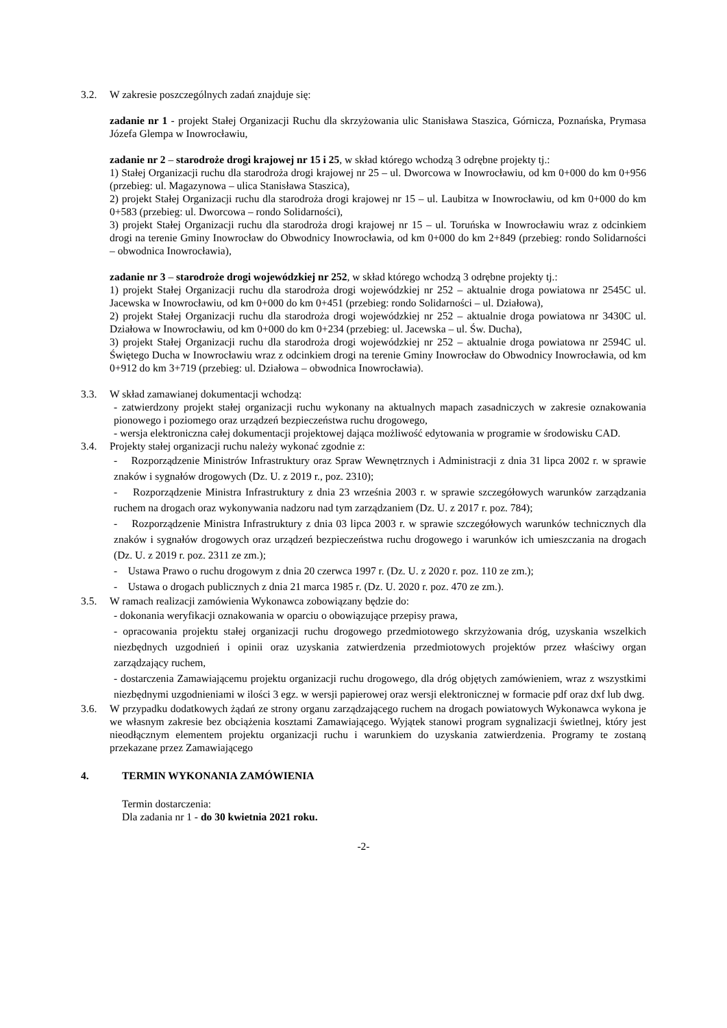3.2. W zakresie poszczególnych zadań znajduje się:
zadanie nr 1 - projekt Stałej Organizacji Ruchu dla skrzyżowania ulic Stanisława Staszica, Górnicza, Poznańska, Prymasa Józefa Glempa w Inowrocławiu,
zadanie nr 2 – starodroże drogi krajowej nr 15 i 25, w skład którego wchodzą 3 odrębne projekty tj.:
1) Stałej Organizacji ruchu dla starodroża drogi krajowej nr 25 – ul. Dworcowa w Inowrocławiu, od km 0+000 do km 0+956 (przebieg: ul. Magazynowa – ulica Stanisława Staszica),
2) projekt Stałej Organizacji ruchu dla starodroża drogi krajowej nr 15 – ul. Laubitza w Inowrocławiu, od km 0+000 do km 0+583 (przebieg: ul. Dworcowa – rondo Solidarności),
3) projekt Stałej Organizacji ruchu dla starodroża drogi krajowej nr 15 – ul. Toruńska w Inowrocławiu wraz z odcinkiem drogi na terenie Gminy Inowrocław do Obwodnicy Inowrocławia, od km 0+000 do km 2+849 (przebieg: rondo Solidarności – obwodnica Inowrocławia),
zadanie nr 3 – starodroże drogi wojewódzkiej nr 252, w skład którego wchodzą 3 odrębne projekty tj.:
1) projekt Stałej Organizacji ruchu dla starodroża drogi wojewódzkiej nr 252 – aktualnie droga powiatowa nr 2545C ul. Jacewska w Inowrocławiu, od km 0+000 do km 0+451 (przebieg: rondo Solidarności – ul. Działowa),
2) projekt Stałej Organizacji ruchu dla starodroża drogi wojewódzkiej nr 252 – aktualnie droga powiatowa nr 3430C ul. Działowa w Inowrocławiu, od km 0+000 do km 0+234 (przebieg: ul. Jacewska – ul. Św. Ducha),
3) projekt Stałej Organizacji ruchu dla starodroża drogi wojewódzkiej nr 252 – aktualnie droga powiatowa nr 2594C ul. Świętego Ducha w Inowrocławiu wraz z odcinkiem drogi na terenie Gminy Inowrocław do Obwodnicy Inowrocławia, od km 0+912 do km 3+719 (przebieg: ul. Działowa – obwodnica Inowrocławia).
3.3. W skład zamawianej dokumentacji wchodzą:
- zatwierdzony projekt stałej organizacji ruchu wykonany na aktualnych mapach zasadniczych w zakresie oznakowania pionowego i poziomego oraz urządzeń bezpieczeństwa ruchu drogowego,
- wersja elektroniczna całej dokumentacji projektowej dająca możliwość edytowania w programie w środowisku CAD.
3.4. Projekty stałej organizacji ruchu należy wykonać zgodnie z:
- Rozporządzenie Ministrów Infrastruktury oraz Spraw Wewnętrznych i Administracji z dnia 31 lipca 2002 r. w sprawie znaków i sygnałów drogowych (Dz. U. z 2019 r., poz. 2310);
- Rozporządzenie Ministra Infrastruktury z dnia 23 września 2003 r. w sprawie szczegółowych warunków zarządzania ruchem na drogach oraz wykonywania nadzoru nad tym zarządzaniem (Dz. U. z 2017 r. poz. 784);
- Rozporządzenie Ministra Infrastruktury z dnia 03 lipca 2003 r. w sprawie szczegółowych warunków technicznych dla znaków i sygnałów drogowych oraz urządzeń bezpieczeństwa ruchu drogowego i warunków ich umieszczania na drogach (Dz. U. z 2019 r. poz. 2311 ze zm.);
- Ustawa Prawo o ruchu drogowym z dnia 20 czerwca 1997 r. (Dz. U. z 2020 r. poz. 110 ze zm.);
- Ustawa o drogach publicznych z dnia 21 marca 1985 r. (Dz. U. 2020 r. poz. 470 ze zm.).
3.5. W ramach realizacji zamówienia Wykonawca zobowiązany będzie do:
- dokonania weryfikacji oznakowania w oparciu o obowiązujące przepisy prawa,
- opracowania projektu stałej organizacji ruchu drogowego przedmiotowego skrzyżowania dróg, uzyskania wszelkich niezbędnych uzgodnień i opinii oraz uzyskania zatwierdzenia przedmiotowych projektów przez właściwy organ zarządzający ruchem,
- dostarczenia Zamawiającemu projektu organizacji ruchu drogowego, dla dróg objętych zamówieniem, wraz z wszystkimi niezbędnymi uzgodnieniami w ilości 3 egz. w wersji papierowej oraz wersji elektronicznej w formacie pdf oraz dxf lub dwg.
3.6. W przypadku dodatkowych żądań ze strony organu zarządzającego ruchem na drogach powiatowych Wykonawca wykona je we własnym zakresie bez obciążenia kosztami Zamawiającego. Wyjątek stanowi program sygnalizacji świetlnej, który jest nieodłącznym elementem projektu organizacji ruchu i warunkiem do uzyskania zatwierdzenia. Programy te zostaną przekazane przez Zamawiającego
4. TERMIN WYKONANIA ZAMÓWIENIA
Termin dostarczenia:
Dla zadania nr 1 - do 30 kwietnia 2021 roku.
-2-